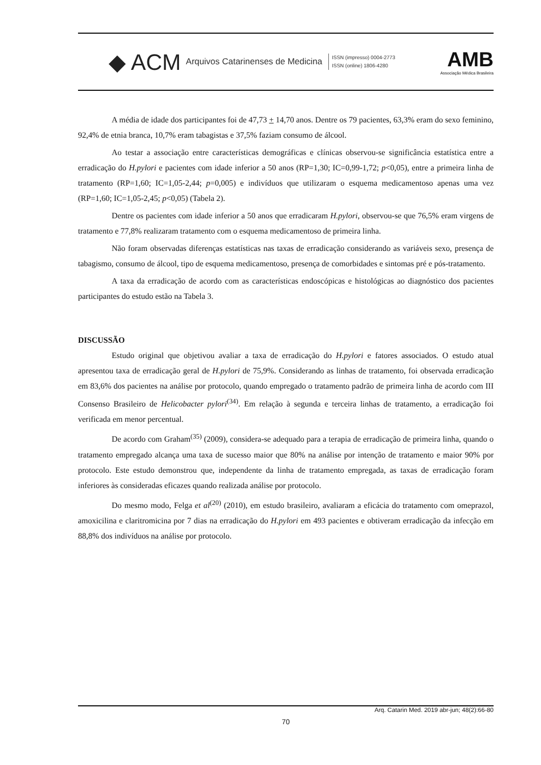◆ ACM Arquivos Catarinenses de Medicina ISSN (impresso) 0004-2773
ISSN (online) 1806-4280 AMB
Associação Médica Brasileira
A média de idade dos participantes foi de 47,73 + 14,70 anos. Dentre os 79 pacientes, 63,3% eram do sexo feminino, 92,4% de etnia branca, 10,7% eram tabagistas e 37,5% faziam consumo de álcool.
Ao testar a associação entre características demográficas e clínicas observou-se significância estatística entre a erradicação do H.pylori e pacientes com idade inferior a 50 anos (RP=1,30; IC=0,99-1,72; p<0,05), entre a primeira linha de tratamento (RP=1,60; IC=1,05-2,44; p=0,005) e indivíduos que utilizaram o esquema medicamentoso apenas uma vez (RP=1,60; IC=1,05-2,45; p<0,05) (Tabela 2).
Dentre os pacientes com idade inferior a 50 anos que erradicaram H.pylori, observou-se que 76,5% eram virgens de tratamento e 77,8% realizaram tratamento com o esquema medicamentoso de primeira linha.
Não foram observadas diferenças estatísticas nas taxas de erradicação considerando as variáveis sexo, presença de tabagismo, consumo de álcool, tipo de esquema medicamentoso, presença de comorbidades e sintomas pré e pós-tratamento.
A taxa da erradicação de acordo com as características endoscópicas e histológicas ao diagnóstico dos pacientes participantes do estudo estão na Tabela 3.
DISCUSSÃO
Estudo original que objetivou avaliar a taxa de erradicação do H.pylori e fatores associados. O estudo atual apresentou taxa de erradicação geral de H.pylori de 75,9%. Considerando as linhas de tratamento, foi observada erradicação em 83,6% dos pacientes na análise por protocolo, quando empregado o tratamento padrão de primeira linha de acordo com III Consenso Brasileiro de Helicobacter pylori<sup>(34)</sup>. Em relação à segunda e terceira linhas de tratamento, a erradicação foi verificada em menor percentual.
De acordo com Graham<sup>(35)</sup> (2009), considera-se adequado para a terapia de erradicação de primeira linha, quando o tratamento empregado alcança uma taxa de sucesso maior que 80% na análise por intenção de tratamento e maior 90% por protocolo. Este estudo demonstrou que, independente da linha de tratamento empregada, as taxas de erradicação foram inferiores às consideradas eficazes quando realizada análise por protocolo.
Do mesmo modo, Felga et al<sup>(20)</sup> (2010), em estudo brasileiro, avaliaram a eficácia do tratamento com omeprazol, amoxicilina e claritromicina por 7 dias na erradicação do H.pylori em 493 pacientes e obtiveram erradicação da infecção em 88,8% dos indivíduos na análise por protocolo.
Arq. Catarin Med. 2019 abr-jun; 48(2):66-80
70